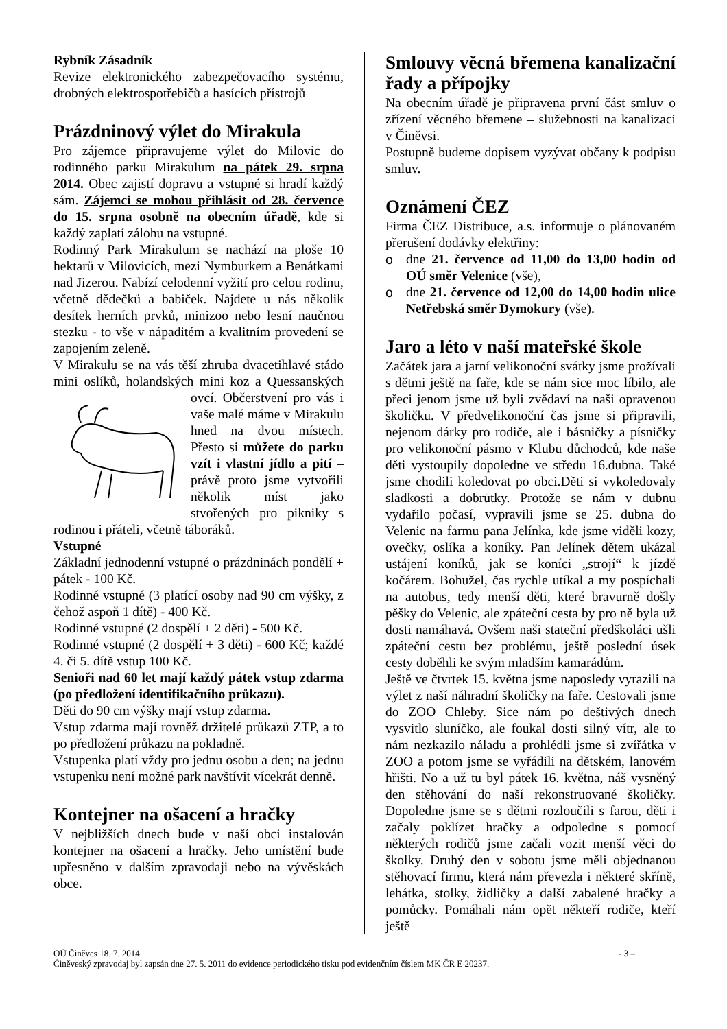Rybník Zásadník
Revize elektronického zabezpečovacího systému, drobných elektrospotřebičů a hasících přístrojů
Prázdninový výlet do Mirakula
Pro zájemce připravujeme výlet do Milovic do rodinného parku Mirakulum na pátek 29. srpna 2014. Obec zajistí dopravu a vstupné si hradí každý sám. Zájemci se mohou přihlásit od 28. července do 15. srpna osobně na obecním úřadě, kde si každý zaplatí zálohu na vstupné.
Rodinný Park Mirakulum se nachází na ploše 10 hektarů v Milovicích, mezi Nymburkem a Benátkami nad Jizerou. Nabízí celodenní vyžití pro celou rodinu, včetně dědečků a babiček. Najdete u nás několik desítek herních prvků, minizoo nebo lesní naučnou stezku - to vše v nápaditém a kvalitním provedení se zapojením zeleně.
V Mirakulu se na vás těší zhruba dvacetihlavé stádo mini oslíků, holandských mini koz a Quessanských ovcí. Občerstvení pro vás i vaše malé máme v Mirakulu hned na dvou místech. Přesto si můžete do parku vzít i vlastní jídlo a pití – právě proto jsme vytvořili několik míst jako stvořených pro pikniky s rodinou i přáteli, včetně táboráků.
Vstupné
Základní jednodenní vstupné o prázdninách pondělí + pátek - 100 Kč.
Rodinné vstupné (3 platící osoby nad 90 cm výšky, z čehož aspoň 1 dítě) - 400 Kč.
Rodinné vstupné (2 dospělí + 2 děti) - 500 Kč.
Rodinné vstupné (2 dospělí + 3 děti) - 600 Kč; každé 4. či 5. dítě vstup 100 Kč.
Senioři nad 60 let mají každý pátek vstup zdarma (po předložení identifikačního průkazu).
Děti do 90 cm výšky mají vstup zdarma.
Vstup zdarma mají rovněž držitelé průkazů ZTP, a to po předložení průkazu na pokladně.
Vstupenka platí vždy pro jednu osobu a den; na jednu vstupenku není možné park navštívit vícekrát denně.
Kontejner na ošacení a hračky
V nejbližších dnech bude v naší obci instalován kontejner na ošacení a hračky. Jeho umístění bude upřesněno v dalším zpravodaji nebo na vývěskách obce.
Smlouvy věcná břemena kanalizační řady a přípojky
Na obecním úřadě je připravena první část smluv o zřízení věcného břemene – služebnosti na kanalizaci v Činěvsi.
Postupně budeme dopisem vyzývat občany k podpisu smluv.
Oznámení ČEZ
Firma ČEZ Distribuce, a.s. informuje o plánovaném přerušení dodávky elektřiny:
o dne 21. července od 11,00 do 13,00 hodin od OÚ směr Velenice (vše),
o dne 21. července od 12,00 do 14,00 hodin ulice Netřebská směr Dymokury (vše).
Jaro a léto v naší mateřské škole
Začátek jara a jarní velikonoční svátky jsme prožívali s dětmi ještě na faře, kde se nám sice moc líbilo, ale přeci jenom jsme už byli zvědaví na naši opravenou školičku. V předvelikonoční čas jsme si připravili, nejenom dárky pro rodiče, ale i básničky a písničky pro velikonoční pásmo v Klubu důchodců, kde naše děti vystoupily dopoledne ve středu 16.dubna. Také jsme chodili koledovat po obci.Děti si vykoledovaly sladkosti a dobrůtky. Protože se nám v dubnu vydařilo počasí, vypravili jsme se 25. dubna do Velenic na farmu pana Jelínka, kde jsme viděli kozy, ovečky, oslíka a koníky. Pan Jelínek dětem ukázal ustájení koníků, jak se koníci „strojí“ k jízdě kočárem. Bohužel, čas rychle utíkal a my pospíchali na autobus, tedy menší děti, které bravurně došly pěšky do Velenic, ale zpáteční cesta by pro ně byla už dosti namáhavá. Ovšem naši stateční předškoláci ušli zpáteční cestu bez problému, ještě poslední úsek cesty doběhli ke svým mladším kamarádům.
Ještě ve čtvrtek 15. května jsme naposledy vyrazili na výlet z naší náhradní školičky na faře. Cestovali jsme do ZOO Chleby. Sice nám po deštivých dnech vysvitlo sluníčko, ale foukal dosti silný vítr, ale to nám nezkazilo náladu a prohlédli jsme si zvířátka v ZOO a potom jsme se vyřádili na dětském, lanovém hřišti. No a už tu byl pátek 16. května, náš vysněný den stěhování do naší rekonstruované školičky. Dopoledne jsme se s dětmi rozloučili s farou, děti i začaly poklízet hračky a odpoledne s pomocí některých rodičů jsme začali vozit menší věci do školky. Druhý den v sobotu jsme měli objednanou stěhovací firmu, která nám převezla i některé skříně, lehátka, stolky, židličky a další zabalené hračky a pomůcky. Pomáhali nám opět někteří rodiče, kteří ještě
OÚ Činěves 18. 7. 2014 - 3 –
Činěveský zpravodaj byl zapsán dne 27. 5. 2011 do evidence periodického tisku pod evidenčním číslem MK ČR E 20237.